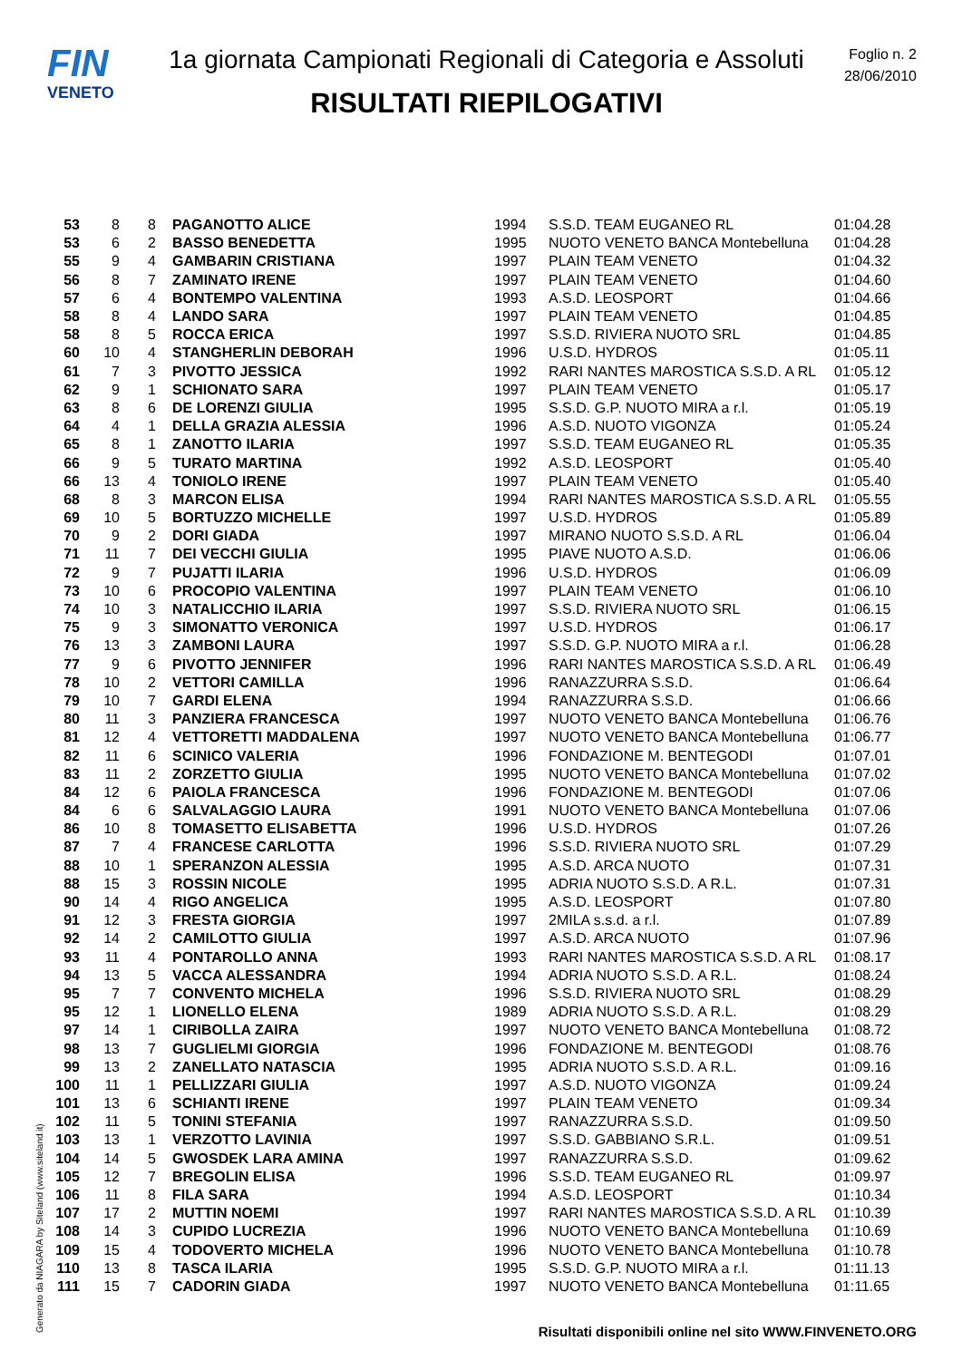FIN
VENETO
1a giornata Campionati Regionali di Categoria e Assoluti
RISULTATI RIEPILOGATIVI
Foglio n. 2
28/06/2010
| 53 | 8 | 8 | PAGANOTTO ALICE | 1994 | S.S.D. TEAM EUGANEO RL | 01:04.28 |
| 53 | 6 | 2 | BASSO BENEDETTA | 1995 | NUOTO VENETO BANCA Montebelluna | 01:04.28 |
| 55 | 9 | 4 | GAMBARIN CRISTIANA | 1997 | PLAIN TEAM VENETO | 01:04.32 |
| 56 | 8 | 7 | ZAMINATO IRENE | 1997 | PLAIN TEAM VENETO | 01:04.60 |
| 57 | 6 | 4 | BONTEMPO VALENTINA | 1993 | A.S.D. LEOSPORT | 01:04.66 |
| 58 | 8 | 4 | LANDO SARA | 1997 | PLAIN TEAM VENETO | 01:04.85 |
| 58 | 8 | 5 | ROCCA ERICA | 1997 | S.S.D. RIVIERA NUOTO SRL | 01:04.85 |
| 60 | 10 | 4 | STANGHERLIN DEBORAH | 1996 | U.S.D. HYDROS | 01:05.11 |
| 61 | 7 | 3 | PIVOTTO JESSICA | 1992 | RARI NANTES MAROSTICA S.S.D. A RL | 01:05.12 |
| 62 | 9 | 1 | SCHIONATO SARA | 1997 | PLAIN TEAM VENETO | 01:05.17 |
| 63 | 8 | 6 | DE LORENZI GIULIA | 1995 | S.S.D. G.P. NUOTO MIRA a r.l. | 01:05.19 |
| 64 | 4 | 1 | DELLA GRAZIA ALESSIA | 1996 | A.S.D. NUOTO VIGONZA | 01:05.24 |
| 65 | 8 | 1 | ZANOTTO ILARIA | 1997 | S.S.D. TEAM EUGANEO RL | 01:05.35 |
| 66 | 9 | 5 | TURATO MARTINA | 1992 | A.S.D. LEOSPORT | 01:05.40 |
| 66 | 13 | 4 | TONIOLO IRENE | 1997 | PLAIN TEAM VENETO | 01:05.40 |
| 68 | 8 | 3 | MARCON ELISA | 1994 | RARI NANTES MAROSTICA S.S.D. A RL | 01:05.55 |
| 69 | 10 | 5 | BORTUZZO MICHELLE | 1997 | U.S.D. HYDROS | 01:05.89 |
| 70 | 9 | 2 | DORI GIADA | 1997 | MIRANO NUOTO S.S.D. A RL | 01:06.04 |
| 71 | 11 | 7 | DEI VECCHI GIULIA | 1995 | PIAVE NUOTO A.S.D. | 01:06.06 |
| 72 | 9 | 7 | PUJATTI ILARIA | 1996 | U.S.D. HYDROS | 01:06.09 |
| 73 | 10 | 6 | PROCOPIO VALENTINA | 1997 | PLAIN TEAM VENETO | 01:06.10 |
| 74 | 10 | 3 | NATALICCHIO ILARIA | 1997 | S.S.D. RIVIERA NUOTO SRL | 01:06.15 |
| 75 | 9 | 3 | SIMONATTO VERONICA | 1997 | U.S.D. HYDROS | 01:06.17 |
| 76 | 13 | 3 | ZAMBONI LAURA | 1997 | S.S.D. G.P. NUOTO MIRA a r.l. | 01:06.28 |
| 77 | 9 | 6 | PIVOTTO JENNIFER | 1996 | RARI NANTES MAROSTICA S.S.D. A RL | 01:06.49 |
| 78 | 10 | 2 | VETTORI CAMILLA | 1996 | RANAZZURRA S.S.D. | 01:06.64 |
| 79 | 10 | 7 | GARDI ELENA | 1994 | RANAZZURRA S.S.D. | 01:06.66 |
| 80 | 11 | 3 | PANZIERA FRANCESCA | 1997 | NUOTO VENETO BANCA Montebelluna | 01:06.76 |
| 81 | 12 | 4 | VETTORETTI MADDALENA | 1997 | NUOTO VENETO BANCA Montebelluna | 01:06.77 |
| 82 | 11 | 6 | SCINICO VALERIA | 1996 | FONDAZIONE M. BENTEGODI | 01:07.01 |
| 83 | 11 | 2 | ZORZETTO GIULIA | 1995 | NUOTO VENETO BANCA Montebelluna | 01:07.02 |
| 84 | 12 | 6 | PAIOLA FRANCESCA | 1996 | FONDAZIONE M. BENTEGODI | 01:07.06 |
| 84 | 6 | 6 | SALVALAGGIO LAURA | 1991 | NUOTO VENETO BANCA Montebelluna | 01:07.06 |
| 86 | 10 | 8 | TOMASETTO ELISABETTA | 1996 | U.S.D. HYDROS | 01:07.26 |
| 87 | 7 | 4 | FRANCESE CARLOTTA | 1996 | S.S.D. RIVIERA NUOTO SRL | 01:07.29 |
| 88 | 10 | 1 | SPERANZON ALESSIA | 1995 | A.S.D. ARCA NUOTO | 01:07.31 |
| 88 | 15 | 3 | ROSSIN NICOLE | 1995 | ADRIA NUOTO S.S.D. A R.L. | 01:07.31 |
| 90 | 14 | 4 | RIGO ANGELICA | 1995 | A.S.D. LEOSPORT | 01:07.80 |
| 91 | 12 | 3 | FRESTA GIORGIA | 1997 | 2MILA s.s.d. a r.l. | 01:07.89 |
| 92 | 14 | 2 | CAMILOTTO GIULIA | 1997 | A.S.D. ARCA NUOTO | 01:07.96 |
| 93 | 11 | 4 | PONTAROLLO ANNA | 1993 | RARI NANTES MAROSTICA S.S.D. A RL | 01:08.17 |
| 94 | 13 | 5 | VACCA ALESSANDRA | 1994 | ADRIA NUOTO S.S.D. A R.L. | 01:08.24 |
| 95 | 7 | 7 | CONVENTO MICHELA | 1996 | S.S.D. RIVIERA NUOTO SRL | 01:08.29 |
| 95 | 12 | 1 | LIONELLO ELENA | 1989 | ADRIA NUOTO S.S.D. A R.L. | 01:08.29 |
| 97 | 14 | 1 | CIRIBOLLA ZAIRA | 1997 | NUOTO VENETO BANCA Montebelluna | 01:08.72 |
| 98 | 13 | 7 | GUGLIELMI GIORGIA | 1996 | FONDAZIONE M. BENTEGODI | 01:08.76 |
| 99 | 13 | 2 | ZANELLATO NATASCIA | 1995 | ADRIA NUOTO S.S.D. A R.L. | 01:09.16 |
| 100 | 11 | 1 | PELLIZZARI GIULIA | 1997 | A.S.D. NUOTO VIGONZA | 01:09.24 |
| 101 | 13 | 6 | SCHIANTI IRENE | 1997 | PLAIN TEAM VENETO | 01:09.34 |
| 102 | 11 | 5 | TONINI STEFANIA | 1997 | RANAZZURRA S.S.D. | 01:09.50 |
| 103 | 13 | 1 | VERZOTTO LAVINIA | 1997 | S.S.D. GABBIANO S.R.L. | 01:09.51 |
| 104 | 14 | 5 | GWOSDEK LARA AMINA | 1997 | RANAZZURRA S.S.D. | 01:09.62 |
| 105 | 12 | 7 | BREGOLIN ELISA | 1996 | S.S.D. TEAM EUGANEO RL | 01:09.97 |
| 106 | 11 | 8 | FILA SARA | 1994 | A.S.D. LEOSPORT | 01:10.34 |
| 107 | 17 | 2 | MUTTIN NOEMI | 1997 | RARI NANTES MAROSTICA S.S.D. A RL | 01:10.39 |
| 108 | 14 | 3 | CUPIDO LUCREZIA | 1996 | NUOTO VENETO BANCA Montebelluna | 01:10.69 |
| 109 | 15 | 4 | TODOVERTO MICHELA | 1996 | NUOTO VENETO BANCA Montebelluna | 01:10.78 |
| 110 | 13 | 8 | TASCA ILARIA | 1995 | S.S.D. G.P. NUOTO MIRA a r.l. | 01:11.13 |
| 111 | 15 | 7 | CADORIN GIADA | 1997 | NUOTO VENETO BANCA Montebelluna | 01:11.65 |
Generato da NIAGARA by Siteland (www.siteland.it)
Risultati disponibili online nel sito WWW.FINVENETO.ORG